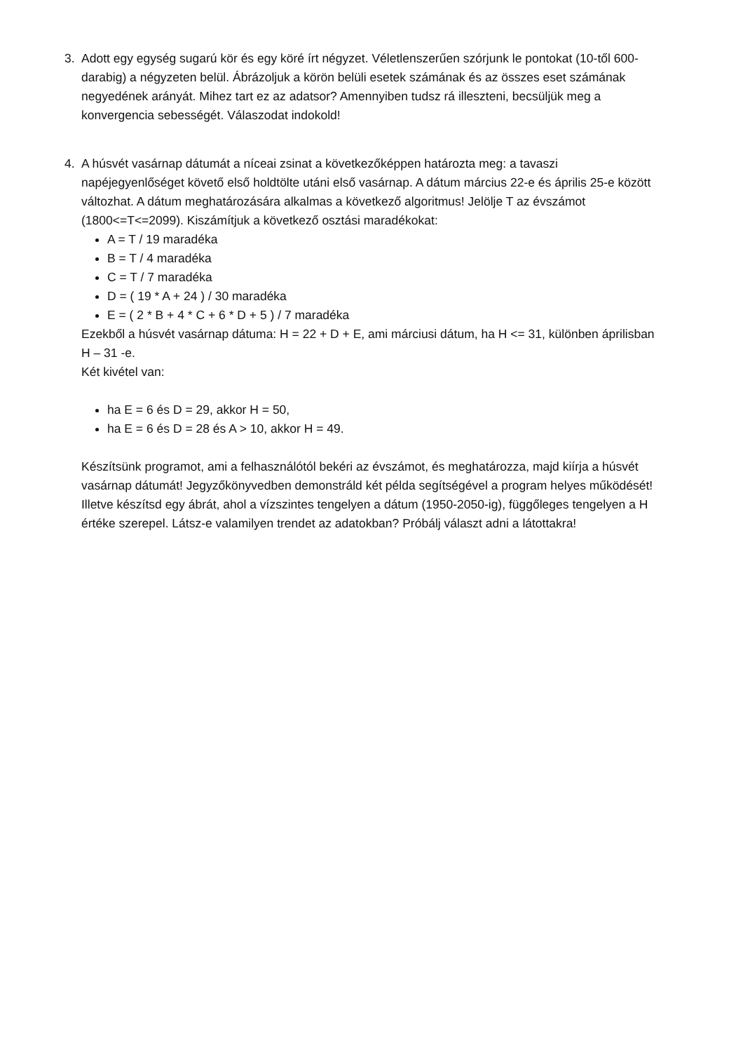3. Adott egy egység sugarú kör és egy köré írt négyzet. Véletlenszerűen szórjunk le pontokat (10-től 600-darabig) a négyzeten belül. Ábrázoljuk a körön belüli esetek számának és az összes eset számának negyedének arányát. Mihez tart ez az adatsor? Amennyiben tudsz rá illeszteni, becsüljük meg a konvergencia sebességét. Válaszodat indokold!
4. A húsvét vasárnap dátumát a níceai zsinat a következőképpen határozta meg: a tavaszi napéjegyenlőséget követő első holdtölte utáni első vasárnap. A dátum március 22-e és április 25-e között változhat. A dátum meghatározására alkalmas a következő algoritmus! Jelölje T az évszámot (1800<=T<=2099). Kiszámítjuk a következő osztási maradékokat:
A = T / 19 maradéka
B = T / 4 maradéka
C = T / 7 maradéka
D = ( 19 * A + 24 ) / 30 maradéka
E = ( 2 * B + 4 * C + 6 * D + 5 ) / 7 maradéka
Ezekből a húsvét vasárnap dátuma: H = 22 + D + E, ami márciusi dátum, ha H <= 31, különben áprilisban H – 31 -e.
Két kivétel van:
ha E = 6 és D = 29, akkor H = 50,
ha E = 6 és D = 28 és A > 10, akkor H = 49.
Készítsünk programot, ami a felhasználótól bekéri az évszámot, és meghatározza, majd kiírja a húsvét vasárnap dátumát! Jegyzőkönyvedben demonstráld két példa segítségével a program helyes működését! Illetve készítsd egy ábrát, ahol a vízszintes tengelyen a dátum (1950-2050-ig), függőleges tengelyen a H értéke szerepel. Látsz-e valamilyen trendet az adatokban? Próbálj választ adni a látottakra!